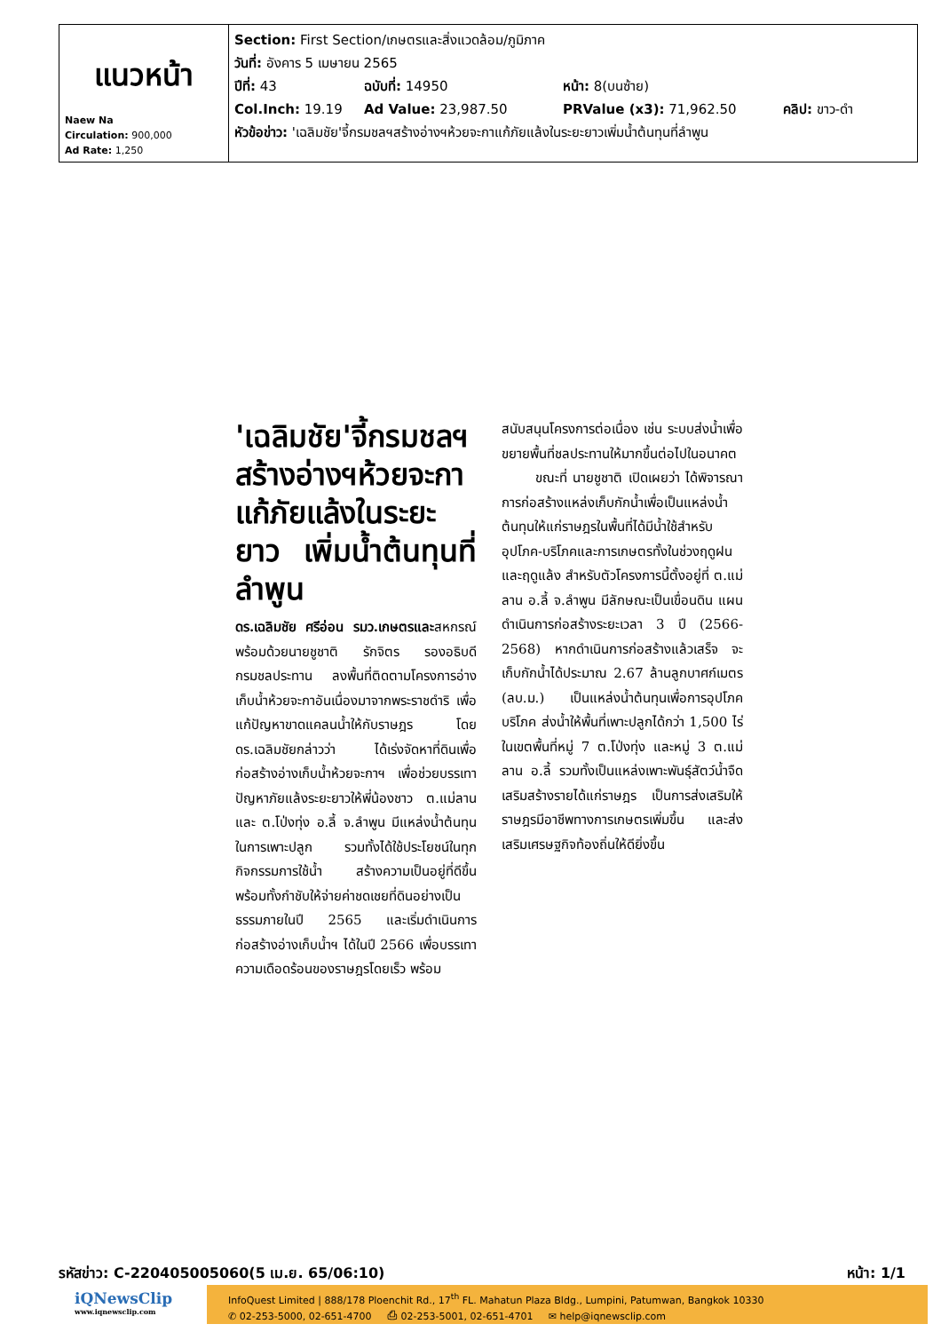| แนวหน้า Naew Na Circulation: 900,000 Ad Rate: 1,250 | Section: First Section/เกษตรและสิ่งแวดล้อม/ภูมิภาค วันที่: อังคาร 5 เมษายน 2565 ปีที่: 43 ฉบับที่: 14950 หน้า: 8(บนซ้าย) Col.Inch: 19.19 Ad Value: 23,987.50 PRValue (x3): 71,962.50 คลิป: ขาว-ดำ หัวข้อข่าว: 'เฉลิมชัย'จี้กรมชลฯสร้างอ่างฯห้วยจะกาแก้ภัยแล้งในระยะยาวเพิ่มน้ำต้นทุนที่ลำพูน |
'เฉลิมชัย'จี้กรมชลฯ สร้างอ่างฯห้วยจะกา แก้ภัยแล้งในระยะยาว เพิ่มน้ำต้นทุนที่ลำพูน
ดร.เฉลิมชัย ศรีอ่อน รมว.เกษตรและสหกรณ์ พร้อมด้วยนายชูชาติ รักจิตร รองอธิบดีกรมชลประทาน ลงพื้นที่ติดตามโครงการอ่างเก็บน้ำห้วยจะกาอันเนื่องมาจากพระราชดำริ เพื่อแก้ปัญหาขาดแคลนน้ำให้กับราษฎร โดยดร.เฉลิมชัยกล่าวว่า ได้เร่งจัดหาที่ดินเพื่อก่อสร้างอ่างเก็บน้ำห้วยจะกาฯ เพื่อช่วยบรรเทาปัญหาภัยแล้งระยะยาวให้พี่น้องชาว ต.แม่ลาน และ ต.โป่งทุ่ง อ.ลี้ จ.ลำพูน มีแหล่งน้ำต้นทุนในการเพาะปลูก รวมทั้งได้ใช้ประโยชน์ในทุกกิจกรรมการใช้น้ำ สร้างความเป็นอยู่ที่ดีขึ้น พร้อมทั้งกำชับให้จ่ายค่าชดเชยที่ดินอย่างเป็นธรรมภายในปี 2565 และเริ่มดำเนินการก่อสร้างอ่างเก็บน้ำฯ ได้ในปี 2566 เพื่อบรรเทาความเดือดร้อนของราษฎรโดยเร็ว พร้อม
สนับสนุนโครงการต่อเนื่อง เช่น ระบบส่งน้ำเพื่อขยายพื้นที่ชลประทานให้มากขึ้นต่อไปในอนาคต
ขณะที่ นายชูชาติ เปิดเผยว่า ได้พิจารณาการก่อสร้างแหล่งเก็บกักน้ำเพื่อเป็นแหล่งน้ำต้นทุนให้แก่ราษฎรในพื้นที่ได้มีน้ำใช้สำหรับอุปโภค-บริโภคและการเกษตรทั้งในช่วงฤดูฝนและฤดูแล้ง สำหรับตัวโครงการนี้ตั้งอยู่ที่ ต.แม่ลาน อ.ลี้ จ.ลำพูน มีลักษณะเป็นเขื่อนดิน แผนดำเนินการก่อสร้างระยะเวลา 3 ปี (2566-2568) หากดำเนินการก่อสร้างแล้วเสร็จ จะเก็บกักน้ำได้ประมาณ 2.67 ล้านลูกบาศก์เมตร (ลบ.ม.) เป็นแหล่งน้ำต้นทุนเพื่อการอุปโภคบริโภค ส่งน้ำให้พื้นที่เพาะปลูกได้กว่า 1,500 ไร่ ในเขตพื้นที่หมู่ 7 ต.โป่งทุ่ง และหมู่ 3 ต.แม่ลาน อ.ลี้ รวมทั้งเป็นแหล่งเพาะพันธุ์สัตว์น้ำจืด เสริมสร้างรายได้แก่ราษฎร เป็นการส่งเสริมให้ราษฎรมีอาชีพทางการเกษตรเพิ่มขึ้น และส่งเสริมเศรษฐกิจท้องถิ่นให้ดียิ่งขึ้น
รหัสข่าว: C-220405005060(5 เม.ย. 65/06:10) หน้า: 1/1
iQNewsClip
www.iqnewsclip.com
InfoQuest Limited | 888/178 Ploenchit Rd., 17<sup>th</sup> FL. Mahatun Plaza Bldg., Lumpini, Patumwan, Bangkok 10330
✆ 02-253-5000, 02-651-4700 ⎙ 02-253-5001, 02-651-4701 ✉ help@iqnewsclip.com